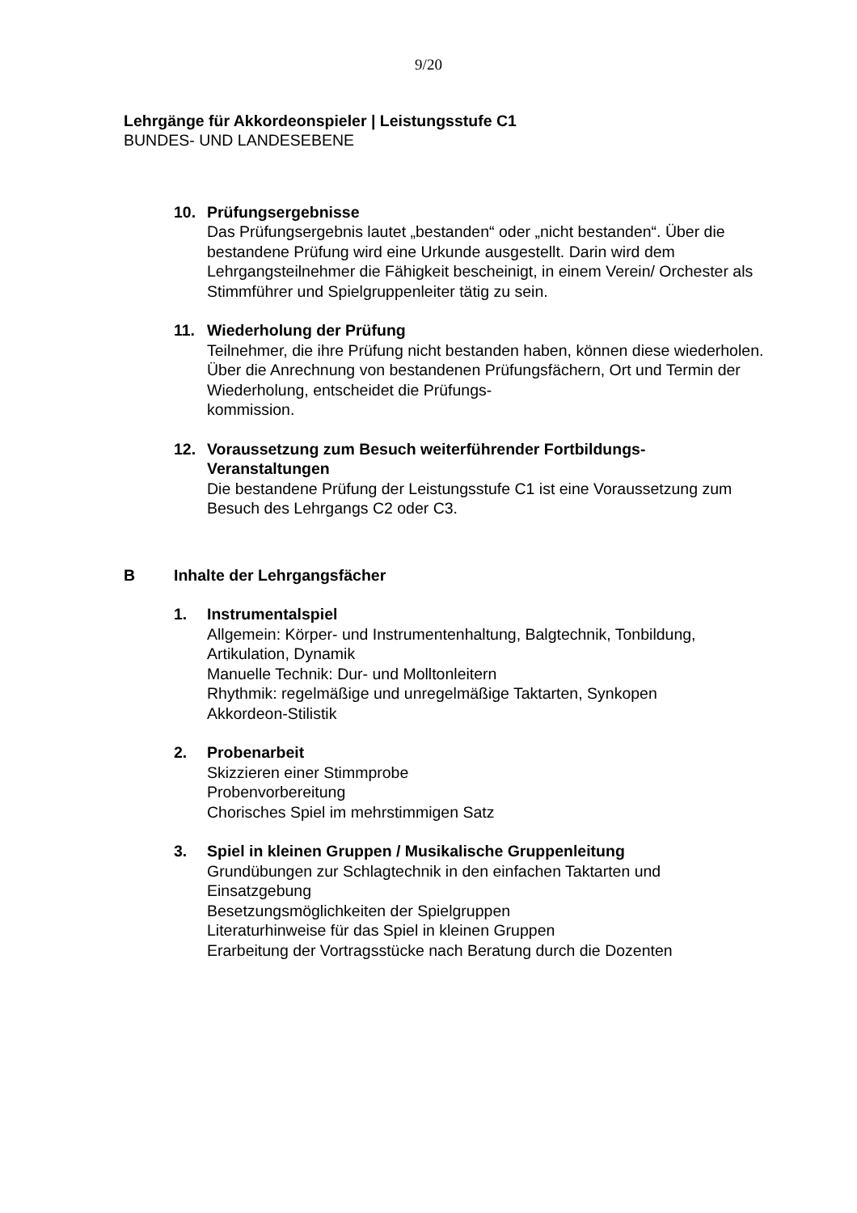9/20
Lehrgänge für Akkordeonspieler | Leistungsstufe C1
BUNDES- UND LANDESEBENE
10. Prüfungsergebnisse
Das Prüfungsergebnis lautet „bestanden“ oder „nicht bestanden“. Über die bestandene Prüfung wird eine Urkunde ausgestellt. Darin wird dem Lehrgangsteilnehmer die Fähigkeit bescheinigt, in einem Verein/ Orchester als Stimmführer und Spielgruppenleiter tätig zu sein.
11. Wiederholung der Prüfung
Teilnehmer, die ihre Prüfung nicht bestanden haben, können diese wiederholen. Über die Anrechnung von bestandenen Prüfungsfächern, Ort und Termin der Wiederholung, entscheidet die Prüfungs-
kommission.
12. Voraussetzung zum Besuch weiterführender Fortbildungs-
Veranstaltungen
Die bestandene Prüfung der Leistungsstufe C1 ist eine Voraussetzung zum Besuch des Lehrgangs C2 oder C3.
B Inhalte der Lehrgangsfächer
1. Instrumentalspiel
Allgemein: Körper- und Instrumentenhaltung, Balgtechnik, Tonbildung, Artikulation, Dynamik
Manuelle Technik: Dur- und Molltonleitern
Rhythmik: regelmäßige und unregelmäßige Taktarten, Synkopen
Akkordeon-Stilistik
2. Probenarbeit
Skizzieren einer Stimmprobe
Probenvorbereitung
Chorisches Spiel im mehrstimmigen Satz
3. Spiel in kleinen Gruppen / Musikalische Gruppenleitung
Grundübungen zur Schlagtechnik in den einfachen Taktarten und Einsatzgebung
Besetzungsmöglichkeiten der Spielgruppen
Literaturhinweise für das Spiel in kleinen Gruppen
Erarbeitung der Vortragsstücke nach Beratung durch die Dozenten